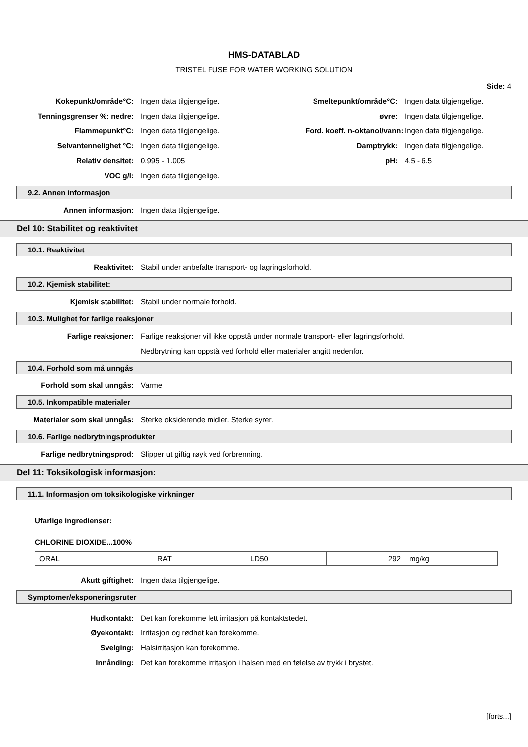HMS-DATABLAD
TRISTEL FUSE FOR WATER WORKING SOLUTION
Side: 4
Kokepunkt/område°C: Ingen data tilgjengelige. Smeltepunkt/område°C: Ingen data tilgjengelige.
Tenningsgrenser %: nedre: Ingen data tilgjengelige. øvre: Ingen data tilgjengelige.
Flammepunkt°C: Ingen data tilgjengelige. Ford. koeff. n-oktanol/vann: Ingen data tilgjengelige.
Selvantennelighet °C: Ingen data tilgjengelige. Damptrykk: Ingen data tilgjengelige.
Relativ densitet: 0.995 - 1.005 pH: 4.5 - 6.5
VOC g/l: Ingen data tilgjengelige.
9.2. Annen informasjon
Annen informasjon: Ingen data tilgjengelige.
Del 10: Stabilitet og reaktivitet
10.1. Reaktivitet
Reaktivitet: Stabil under anbefalte transport- og lagringsforhold.
10.2. Kjemisk stabilitet:
Kjemisk stabilitet: Stabil under normale forhold.
10.3. Mulighet for farlige reaksjoner
Farlige reaksjoner: Farlige reaksjoner vill ikke oppstå under normale transport- eller lagringsforhold.
Nedbrytning kan oppstå ved forhold eller materialer angitt nedenfor.
10.4. Forhold som må unngås
Forhold som skal unngås: Varme
10.5. Inkompatible materialer
Materialer som skal unngås: Sterke oksiderende midler. Sterke syrer.
10.6. Farlige nedbrytningsprodukter
Farlige nedbrytningsprod: Slipper ut giftig røyk ved forbrenning.
Del 11: Toksikologisk informasjon:
11.1. Informasjon om toksikologiske virkninger
Ufarlige ingredienser:
CHLORINE DIOXIDE...100%
| ORAL | RAT | LD50 | 292 | mg/kg |
Akutt giftighet: Ingen data tilgjengelige.
Symptomer/eksponeringsruter
Hudkontakt: Det kan forekomme lett irritasjon på kontaktstedet.
Øyekontakt: Irritasjon og rødhet kan forekomme.
Svelging: Halsirritasjon kan forekomme.
Innånding: Det kan forekomme irritasjon i halsen med en følelse av trykk i brystet.
[forts...]